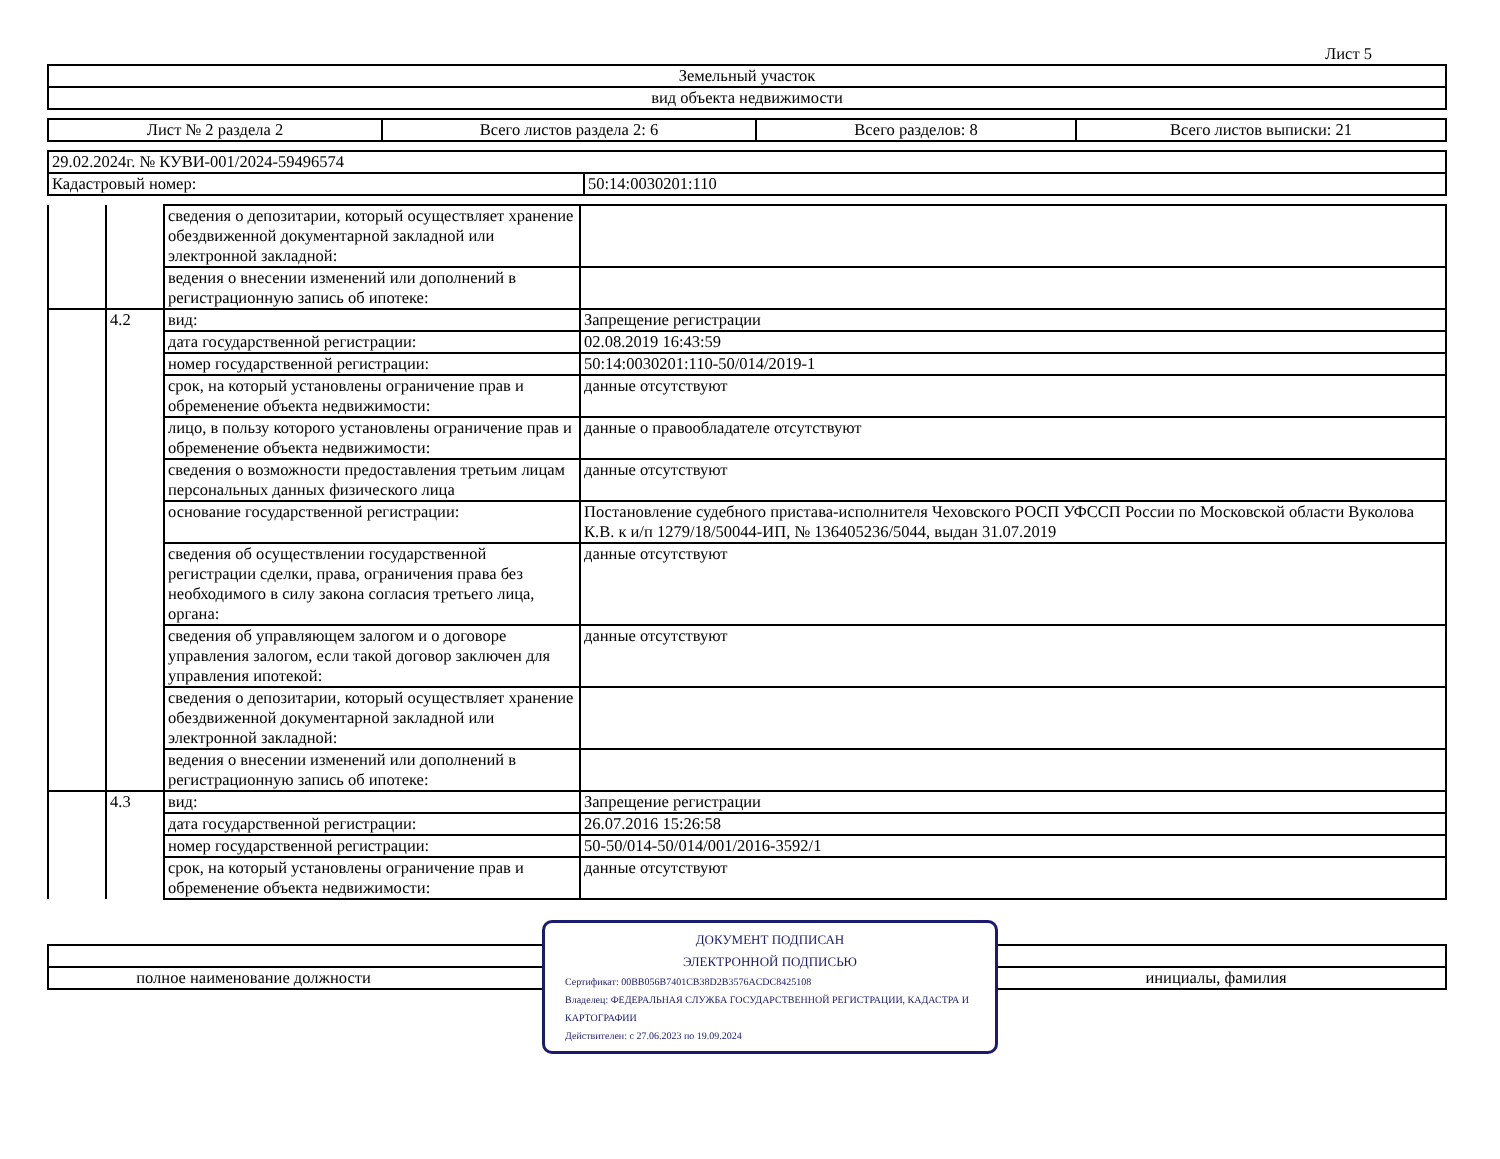Лист 5
| Земельный участок |
| вид объекта недвижимости |
| Лист № 2 раздела 2 | Всего листов раздела 2: 6 | Всего разделов: 8 | Всего листов выписки: 21 |
| 29.02.2024г. № КУВИ-001/2024-59496574 | |
| Кадастровый номер: | 50:14:0030201:110 |
| | | сведения о депозитарии, который осуществляет хранение обездвиженной документарной закладной или электронной закладной: | |
| | | ведения о внесении изменений или дополнений в регистрационную запись об ипотеке: | |
| | 4.2 | вид: | Запрещение регистрации |
| | | дата государственной регистрации: | 02.08.2019 16:43:59 |
| | | номер государственной регистрации: | 50:14:0030201:110-50/014/2019-1 |
| | | срок, на который установлены ограничение прав и обременение объекта недвижимости: | данные отсутствуют |
| | | лицо, в пользу которого установлены ограничение прав и обременение объекта недвижимости: | данные о правообладателе отсутствуют |
| | | сведения о возможности предоставления третьим лицам персональных данных физического лица | данные отсутствуют |
| | | основание государственной регистрации: | Постановление судебного пристава-исполнителя Чеховского РОСП УФССП России по Московской области Вуколова К.В. к и/п 1279/18/50044-ИП, № 136405236/5044, выдан 31.07.2019 |
| | | сведения об осуществлении государственной регистрации сделки, права, ограничения права без необходимого в силу закона согласия третьего лица, органа: | данные отсутствуют |
| | | сведения об управляющем залогом и о договоре управления залогом, если такой договор заключен для управления ипотекой: | данные отсутствуют |
| | | сведения о депозитарии, который осуществляет хранение обездвиженной документарной закладной или электронной закладной: | |
| | | ведения о внесении изменений или дополнений в регистрационную запись об ипотеке: | |
| | 4.3 | вид: | Запрещение регистрации |
| | | дата государственной регистрации: | 26.07.2016 15:26:58 |
| | | номер государственной регистрации: | 50-50/014-50/014/001/2016-3592/1 |
| | | срок, на который установлены ограничение прав и обременение объекта недвижимости: | данные отсутствуют |
ДОКУМЕНТ ПОДПИСАН
ЭЛЕКТРОННОЙ ПОДПИСЬЮ
Сертификат: 00BB056B7401CB38D2B3576ACDC8425108
Владелец: ФЕДЕРАЛЬНАЯ СЛУЖБА ГОСУДАРСТВЕННОЙ РЕГИСТРАЦИИ, КАДАСТРА И КАРТОГРАФИИ
Действителен: с 27.06.2023 по 19.09.2024
| полное наименование должности | инициалы, фамилия |